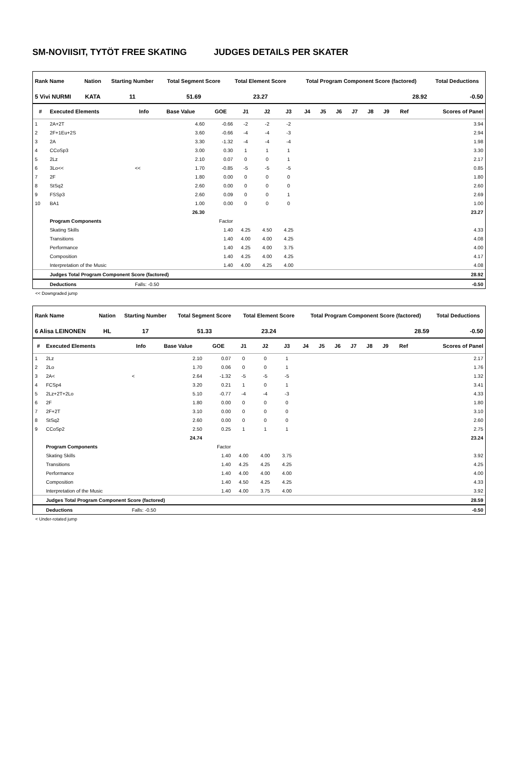SM-NOVIISIT, TYTÖT FREE SKATING JUDGES DETAILS PER SKATER
| Rank Name | Nation | Starting Number | Total Segment Score | Total Element Score | Total Program Component Score (factored) | Total Deductions |
| --- | --- | --- | --- | --- | --- | --- |
| 5 Vivi NURMI | KATA | 11 | 51.69 | 23.27 | 28.92 | -0.50 |
| # | Executed Elements | Info | Base Value | GOE | J1 | J2 | J3 | J4 | J5 | J6 | J7 | J8 | J9 | Ref | Scores of Panel |
| --- | --- | --- | --- | --- | --- | --- | --- | --- | --- | --- | --- | --- | --- | --- | --- |
| 1 | 2A+2T | | 4.60 | -0.66 | -2 | -2 | -2 | | | | | | | | 3.94 |
| 2 | 2F+1Eu+2S | | 3.60 | -0.66 | -4 | -4 | -3 | | | | | | | | 2.94 |
| 3 | 2A | | 3.30 | -1.32 | -4 | -4 | -4 | | | | | | | | 1.98 |
| 4 | CCoSp3 | | 3.00 | 0.30 | 1 | 1 | 1 | | | | | | | | 3.30 |
| 5 | 2Lz | | 2.10 | 0.07 | 0 | 0 | 1 | | | | | | | | 2.17 |
| 6 | 3Lo<< | << | 1.70 | -0.85 | -5 | -5 | -5 | | | | | | | | 0.85 |
| 7 | 2F | | 1.80 | 0.00 | 0 | 0 | 0 | | | | | | | | 1.80 |
| 8 | StSq2 | | 2.60 | 0.00 | 0 | 0 | 0 | | | | | | | | 2.60 |
| 9 | FSSp3 | | 2.60 | 0.09 | 0 | 0 | 1 | | | | | | | | 2.69 |
| 10 | BA1 | | 1.00 | 0.00 | 0 | 0 | 0 | | | | | | | | 1.00 |
| | | | 26.30 | | | | | | | | | | | | 23.27 |
| | Program Components | | | Factor | | | | | | | | | | | |
| | Skating Skills | | | 1.40 | 4.25 | 4.50 | 4.25 | | | | | | | | 4.33 |
| | Transitions | | | 1.40 | 4.00 | 4.00 | 4.25 | | | | | | | | 4.08 |
| | Performance | | | 1.40 | 4.25 | 4.00 | 3.75 | | | | | | | | 4.00 |
| | Composition | | | 1.40 | 4.25 | 4.00 | 4.25 | | | | | | | | 4.17 |
| | Interpretation of the Music | | | 1.40 | 4.00 | 4.25 | 4.00 | | | | | | | | 4.08 |
| | Judges Total Program Component Score (factored) | | | | | | | | | | | | | | 28.92 |
| | Deductions | Falls: -0.50 | | | | | | | | | | | | | -0.50 |
<< Downgraded jump
| Rank Name | Nation | Starting Number | Total Segment Score | Total Element Score | Total Program Component Score (factored) | Total Deductions |
| --- | --- | --- | --- | --- | --- | --- |
| 6 Alisa LEINONEN | HL | 17 | 51.33 | 23.24 | 28.59 | -0.50 |
| # | Executed Elements | Info | Base Value | GOE | J1 | J2 | J3 | J4 | J5 | J6 | J7 | J8 | J9 | Ref | Scores of Panel |
| --- | --- | --- | --- | --- | --- | --- | --- | --- | --- | --- | --- | --- | --- | --- | --- |
| 1 | 2Lz | | 2.10 | 0.07 | 0 | 0 | 1 | | | | | | | | 2.17 |
| 2 | 2Lo | | 1.70 | 0.06 | 0 | 0 | 1 | | | | | | | | 1.76 |
| 3 | 2A< | < | 2.64 | -1.32 | -5 | -5 | -5 | | | | | | | | 1.32 |
| 4 | FCSp4 | | 3.20 | 0.21 | 1 | 0 | 1 | | | | | | | | 3.41 |
| 5 | 2Lz+2T+2Lo | | 5.10 | -0.77 | -4 | -4 | -3 | | | | | | | | 4.33 |
| 6 | 2F | | 1.80 | 0.00 | 0 | 0 | 0 | | | | | | | | 1.80 |
| 7 | 2F+2T | | 3.10 | 0.00 | 0 | 0 | 0 | | | | | | | | 3.10 |
| 8 | StSq2 | | 2.60 | 0.00 | 0 | 0 | 0 | | | | | | | | 2.60 |
| 9 | CCoSp2 | | 2.50 | 0.25 | 1 | 1 | 1 | | | | | | | | 2.75 |
| | | | 24.74 | | | | | | | | | | | | 23.24 |
| | Program Components | | | Factor | | | | | | | | | | | |
| | Skating Skills | | | 1.40 | 4.00 | 4.00 | 3.75 | | | | | | | | 3.92 |
| | Transitions | | | 1.40 | 4.25 | 4.25 | 4.25 | | | | | | | | 4.25 |
| | Performance | | | 1.40 | 4.00 | 4.00 | 4.00 | | | | | | | | 4.00 |
| | Composition | | | 1.40 | 4.50 | 4.25 | 4.25 | | | | | | | | 4.33 |
| | Interpretation of the Music | | | 1.40 | 4.00 | 3.75 | 4.00 | | | | | | | | 3.92 |
| | Judges Total Program Component Score (factored) | | | | | | | | | | | | | | 28.59 |
| | Deductions | Falls: -0.50 | | | | | | | | | | | | | -0.50 |
< Under-rotated jump